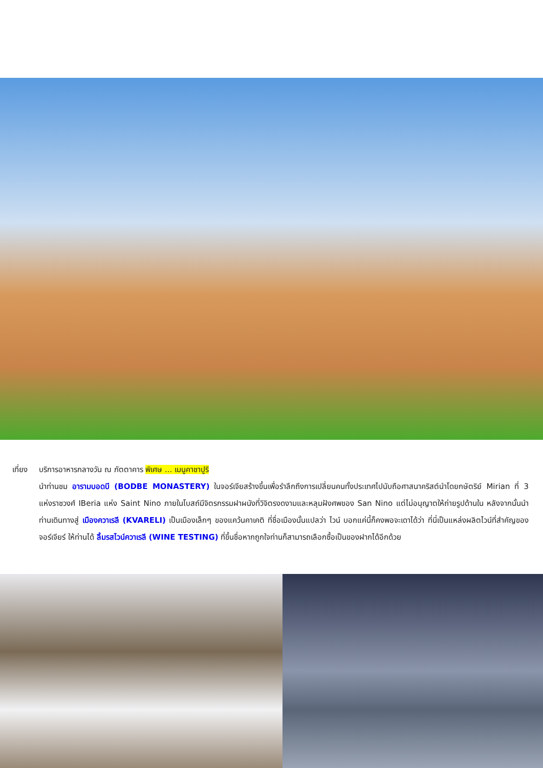เที่ยง
บริการอาหารกลางวัน ณ ภัตตาคาร พิเศษ ... เมนูคาชาปูริ
นำท่านชม อารามบอดบี (BODBE MONASTERY) ในจอร์เจียสร้างขึ้นเพื่อรำลึกถึงการเปลี่ยนคนทั้งประเทศไปนับถือศาสนาคริสต์นำโดยกษัตริย์ Mirian ที่ 3 แห่งราชวงศ์ IBeria แห่ง Saint Nino ภายในโบสถ์มีจิตรกรรมฝาผนังที่วิจิตรงดงามและหลุมฝังศพของ San Nino แต่ไม่อนุญาตให้ถ่ายรูปด้านใน หลังจากนั้นนำท่านเดินทางสู่ เมืองควาเรลี (KVARELI) เป็นเมืองเล็กๆ ของแคว้นคาเคติ ที่ชื่อเมืองนั้นแปลว่า ไวน์ บอกแค่นี้ก็คงพอจะเดาได้ว่า ที่นี่เป็นแหล่งผลิตไวน์ที่สำคัญของจอร์เจียร์ ให้ท่านได้ ลิ้มรสไวน์ควาเรลี (WINE TESTING) ที่ขึ้นชื่อหากถูกใจท่านก็สามารถเลือกซื้อเป็นของฝากได้อีกด้วย